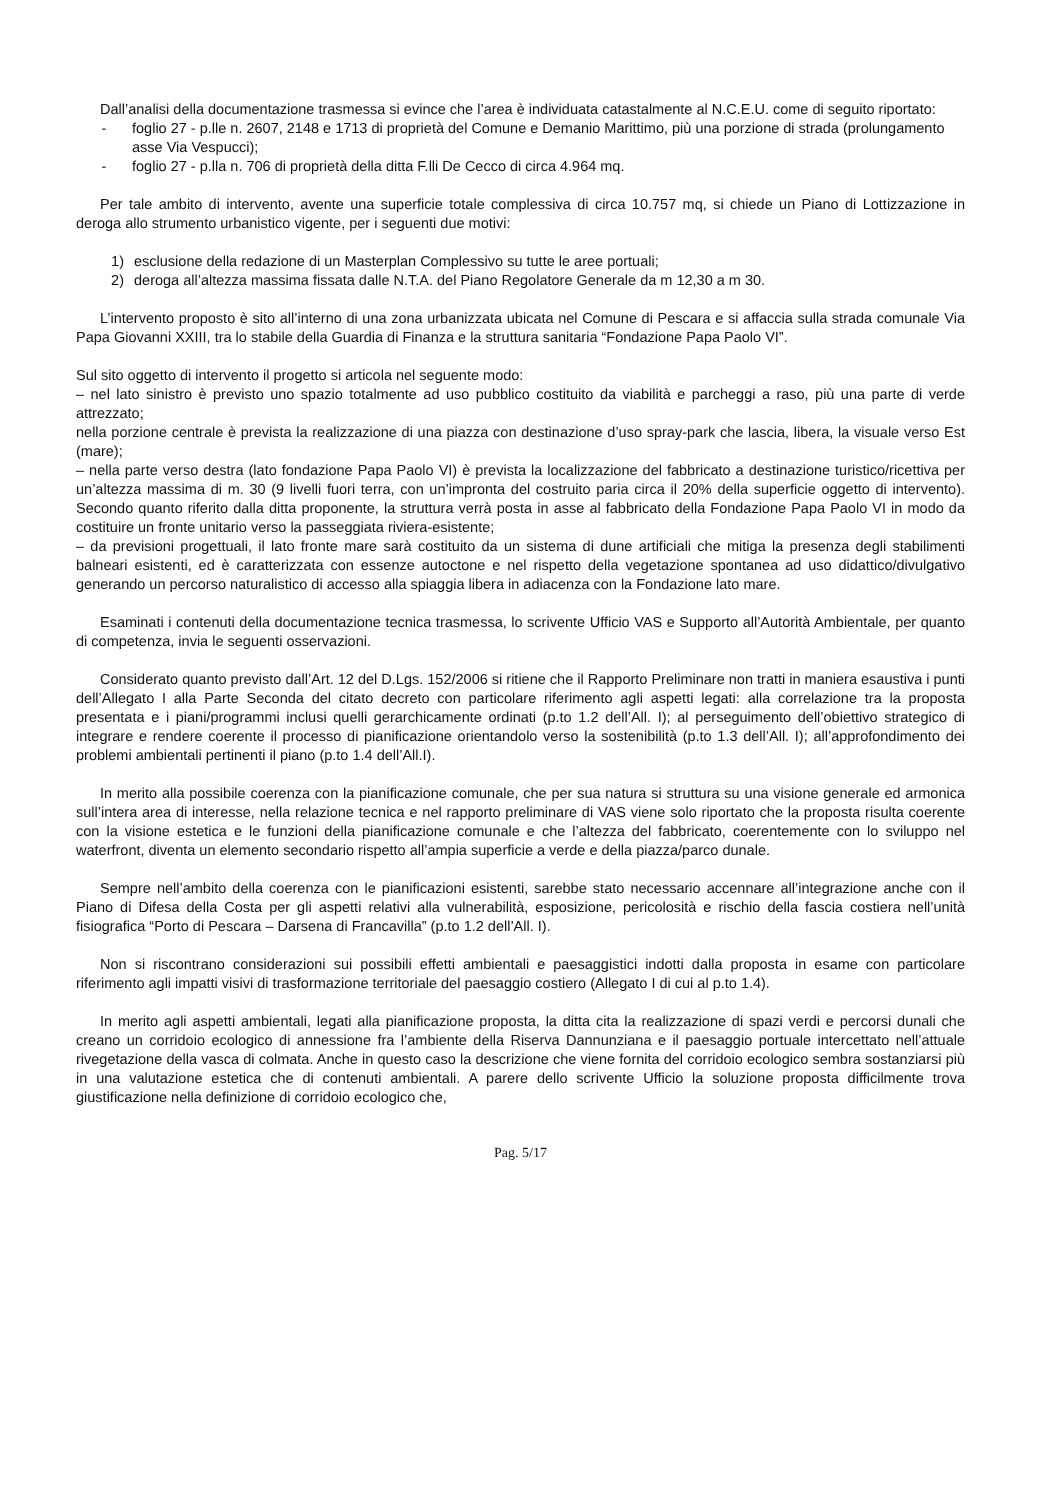Dall’analisi della documentazione trasmessa si evince che l’area è individuata catastalmente al N.C.E.U. come di seguito riportato:
- foglio 27 - p.lle n. 2607, 2148 e 1713 di proprietà del Comune e Demanio Marittimo, più una porzione di strada (prolungamento asse Via Vespucci);
- foglio 27 - p.lla n. 706 di proprietà della ditta F.lli De Cecco di circa 4.964 mq.
Per tale ambito di intervento, avente una superficie totale complessiva di circa 10.757 mq, si chiede un Piano di Lottizzazione in deroga allo strumento urbanistico vigente, per i seguenti due motivi:
1) esclusione della redazione di un Masterplan Complessivo su tutte le aree portuali;
2) deroga all’altezza massima fissata dalle N.T.A. del Piano Regolatore Generale da m 12,30 a m 30.
L’intervento proposto è sito all’interno di una zona urbanizzata ubicata nel Comune di Pescara e si affaccia sulla strada comunale Via Papa Giovanni XXIII, tra lo stabile della Guardia di Finanza e la struttura sanitaria “Fondazione Papa Paolo VI”.
Sul sito oggetto di intervento il progetto si articola nel seguente modo:
– nel lato sinistro è previsto uno spazio totalmente ad uso pubblico costituito da viabilità e parcheggi a raso, più una parte di verde attrezzato;
nella porzione centrale è prevista la realizzazione di una piazza con destinazione d’uso spray-park che lascia, libera, la visuale verso Est (mare);
– nella parte verso destra (lato fondazione Papa Paolo VI) è prevista la localizzazione del fabbricato a destinazione turistico/ricettiva per un’altezza massima di m. 30 (9 livelli fuori terra, con un’impronta del costruito paria circa il 20% della superficie oggetto di intervento). Secondo quanto riferito dalla ditta proponente, la struttura verrà posta in asse al fabbricato della Fondazione Papa Paolo VI in modo da costituire un fronte unitario verso la passeggiata riviera-esistente;
– da previsioni progettuali, il lato fronte mare sarà costituito da un sistema di dune artificiali che mitiga la presenza degli stabilimenti balneari esistenti, ed è caratterizzata con essenze autoctone e nel rispetto della vegetazione spontanea ad uso didattico/divulgativo generando un percorso naturalistico di accesso alla spiaggia libera in adiacenza con la Fondazione lato mare.
Esaminati i contenuti della documentazione tecnica trasmessa, lo scrivente Ufficio VAS e Supporto all’Autorità Ambientale, per quanto di competenza, invia le seguenti osservazioni.
Considerato quanto previsto dall’Art. 12 del D.Lgs. 152/2006 si ritiene che il Rapporto Preliminare non tratti in maniera esaustiva i punti dell’Allegato I alla Parte Seconda del citato decreto con particolare riferimento agli aspetti legati: alla correlazione tra la proposta presentata e i piani/programmi inclusi quelli gerarchicamente ordinati (p.to 1.2 dell’All. I); al perseguimento dell’obiettivo strategico di integrare e rendere coerente il processo di pianificazione orientandolo verso la sostenibilità (p.to 1.3 dell’All. I); all’approfondimento dei problemi ambientali pertinenti il piano (p.to 1.4 dell’All.I).
In merito alla possibile coerenza con la pianificazione comunale, che per sua natura si struttura su una visione generale ed armonica sull’intera area di interesse, nella relazione tecnica e nel rapporto preliminare di VAS viene solo riportato che la proposta risulta coerente con la visione estetica e le funzioni della pianificazione comunale e che l’altezza del fabbricato, coerentemente con lo sviluppo nel waterfront, diventa un elemento secondario rispetto all’ampia superficie a verde e della piazza/parco dunale.
Sempre nell’ambito della coerenza con le pianificazioni esistenti, sarebbe stato necessario accennare all’integrazione anche con il Piano di Difesa della Costa per gli aspetti relativi alla vulnerabilità, esposizione, pericolosità e rischio della fascia costiera nell’unità fisiografica “Porto di Pescara – Darsena di Francavilla” (p.to 1.2 dell’All. I).
Non si riscontrano considerazioni sui possibili effetti ambientali e paesaggistici indotti dalla proposta in esame con particolare riferimento agli impatti visivi di trasformazione territoriale del paesaggio costiero (Allegato I di cui al p.to 1.4).
In merito agli aspetti ambientali, legati alla pianificazione proposta, la ditta cita la realizzazione di spazi verdi e percorsi dunali che creano un corridoio ecologico di annessione fra l’ambiente della Riserva Dannunziana e il paesaggio portuale intercettato nell’attuale rivegetazione della vasca di colmata. Anche in questo caso la descrizione che viene fornita del corridoio ecologico sembra sostanziarsi più in una valutazione estetica che di contenuti ambientali. A parere dello scrivente Ufficio la soluzione proposta difficilmente trova giustificazione nella definizione di corridoio ecologico che,
Pag. 5/17